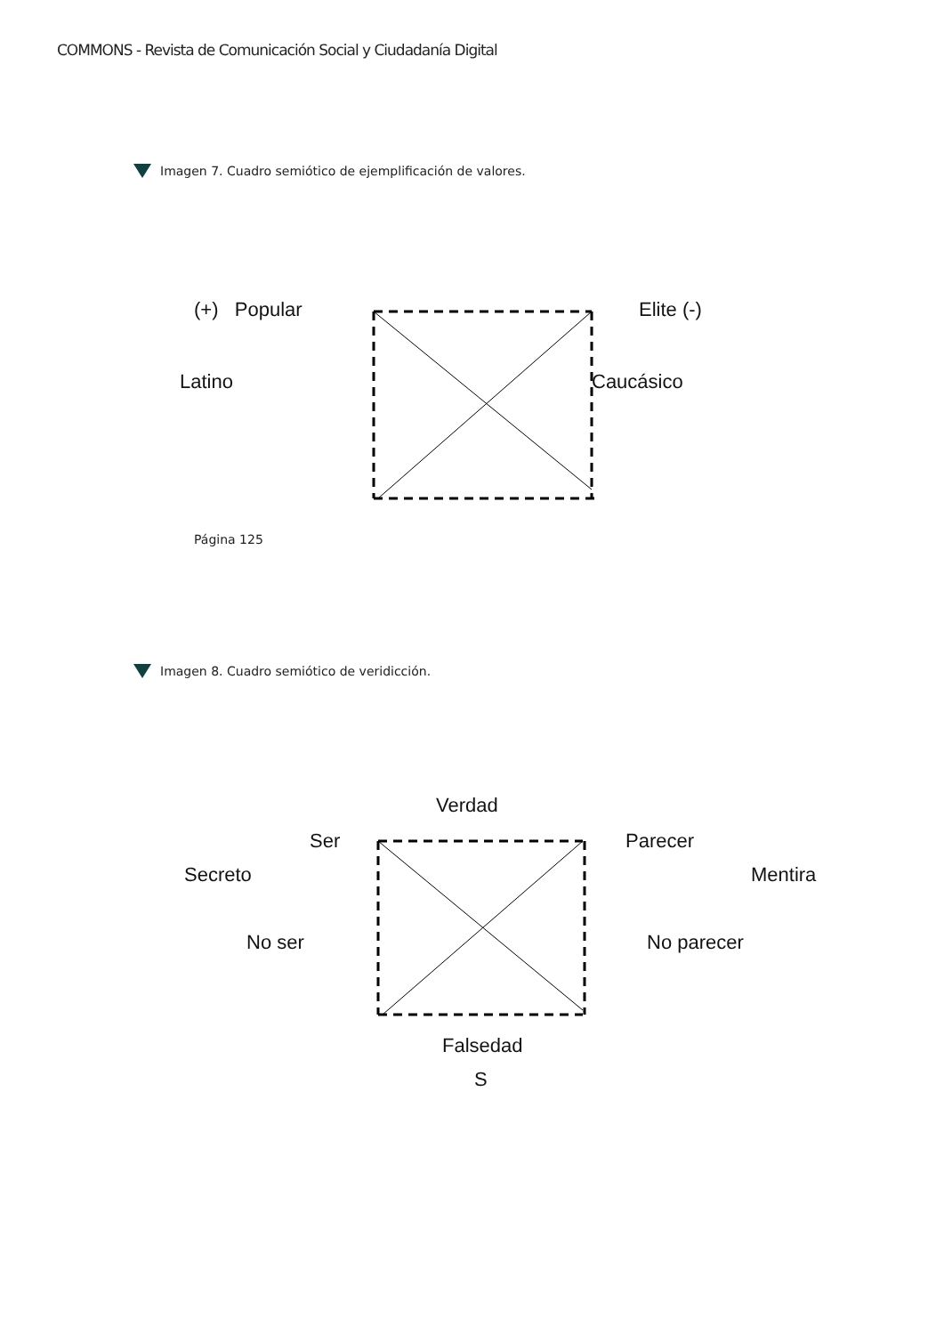COMMONS - Revista de Comunicación Social y Ciudadanía Digital
Imagen 7. Cuadro semiótico de ejemplificación de valores.
(+) Popular Elite (-)
Latino Caucásico
Página 125
Imagen 8. Cuadro semiótico de veridicción.
Verdad
Ser Parecer
Secreto Mentira
No ser No parecer
Falsedad
S